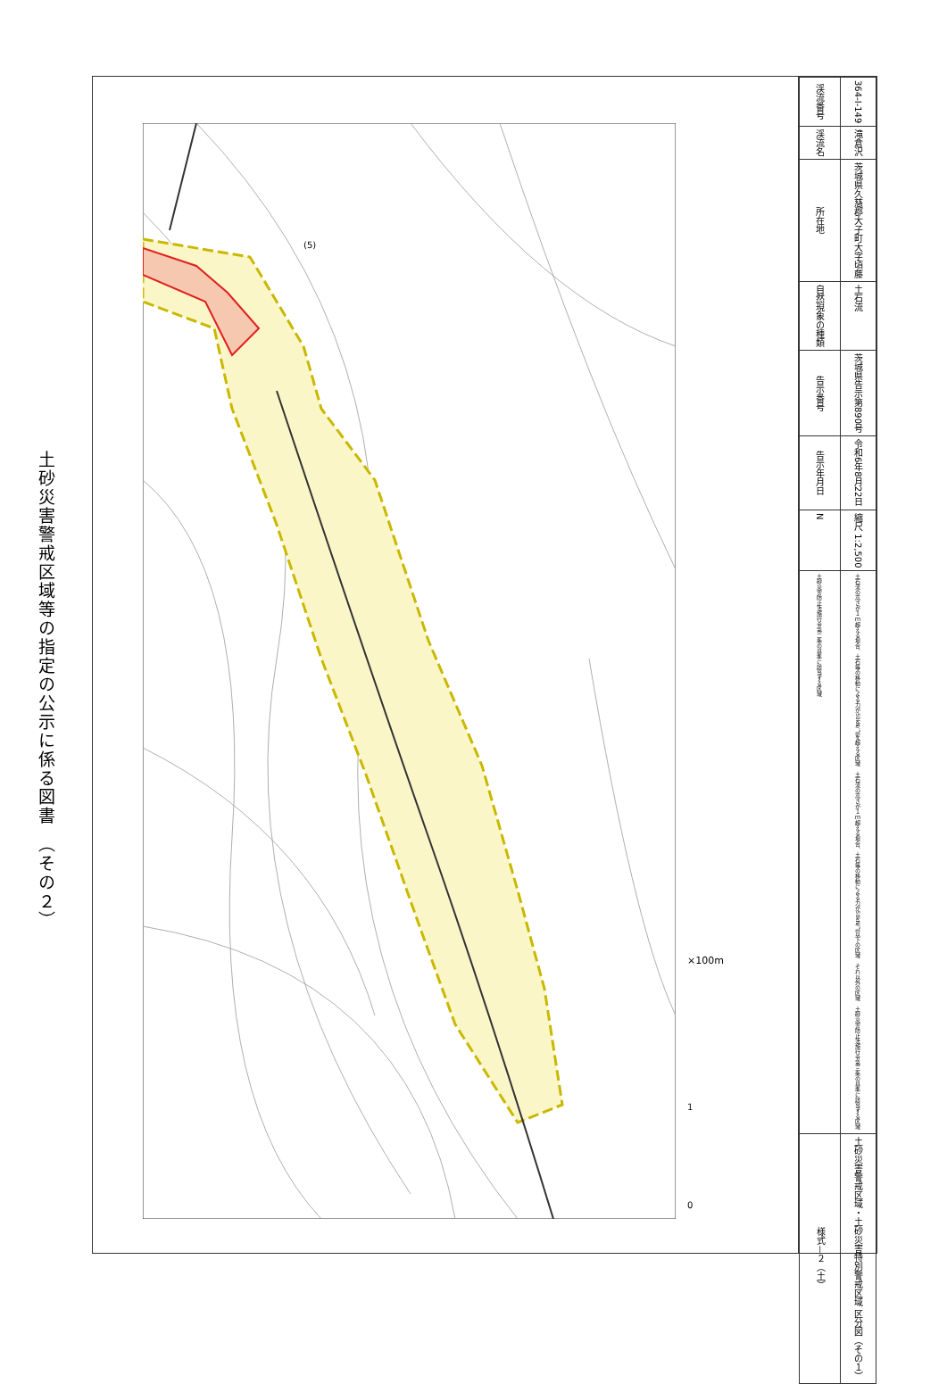土砂災害警戒区域等の指定の公示に係る図書　（その２）
(5)
| 渓流番号 | 364-I-149 |
| 渓流名 | 滝倉沢 |
| 所在地 | 茨城県久慈郡大子町大字頃藤 |
| 自然現象の種類 | 土石流 |
| 告示番号 | 茨城県告示第890号 |
| 告示年月日 | 令和6年8月22日 |
| N | 縮尺 1:2,500 |
| 土砂災害防止法施行令第二条の基準に該当する区域 | 土石流の高さが１ｍ超える場合、土石等の移動による力が50kN/㎡を超える区域 土石流の高さが１ｍ超える場合、土石等の移動による力が50kN/㎡以下の区域 それ以外の区域 土砂災害防止法施行令第三条の基準に該当する区域 |
| 様式－２（土） | 土砂災害警戒区域・土砂災害特別警戒区域 区分図（その１） |
×100m
1
0